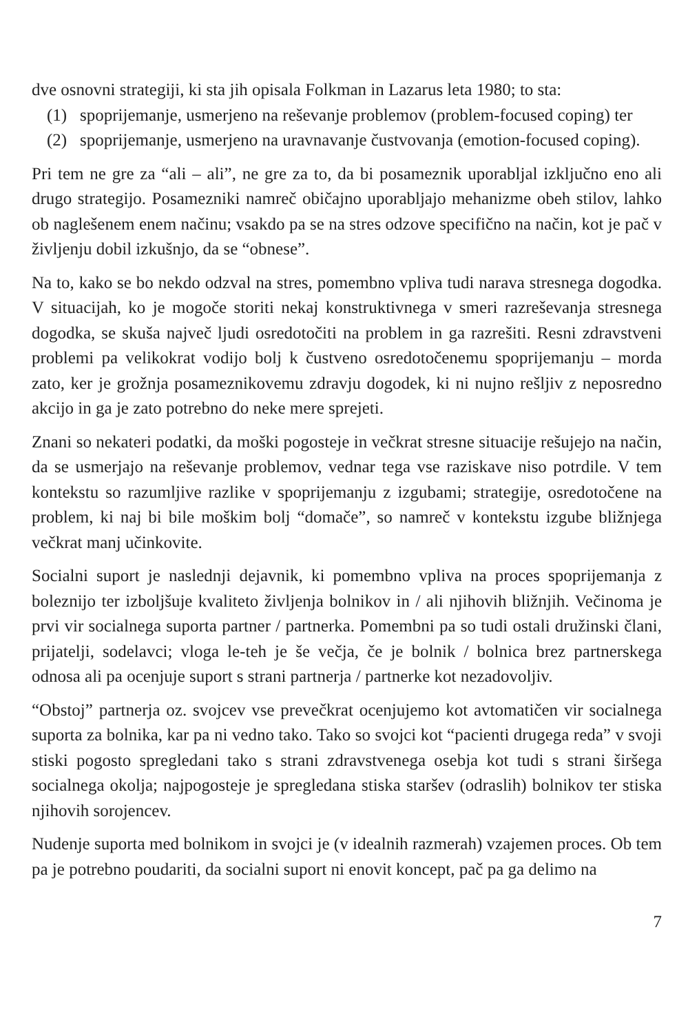dve osnovni strategiji, ki sta jih opisala Folkman in Lazarus leta 1980; to sta:
(1) spoprijemanje, usmerjeno na reševanje problemov (problem-focused coping) ter
(2) spoprijemanje, usmerjeno na uravnavanje čustvovanja (emotion-focused coping).
Pri tem ne gre za “ali – ali”, ne gre za to, da bi posameznik uporabljal izključno eno ali drugo strategijo. Posamezniki namreč običajno uporabljajo mehanizme obeh stilov, lahko ob naglešenem enem načinu; vsakdo pa se na stres odzove specifično na način, kot je pač v življenju dobil izkušnjo, da se “obnese”.
Na to, kako se bo nekdo odzval na stres, pomembno vpliva tudi narava stresnega dogodka. V situacijah, ko je mogoče storiti nekaj konstruktivnega v smeri razreševanja stresnega dogodka, se skuša največ ljudi osredotočiti na problem in ga razrešiti. Resni zdravstveni problemi pa velikokrat vodijo bolj k čustveno osredotočenemu spoprijemanju – morda zato, ker je grožnja posameznikovemu zdravju dogodek, ki ni nujno rešljiv z neposredno akcijo in ga je zato potrebno do neke mere sprejeti.
Znani so nekateri podatki, da moški pogosteje in večkrat stresne situacije rešujejo na način, da se usmerjajo na reševanje problemov, vednar tega vse raziskave niso potrdile. V tem kontekstu so razumljive razlike v spoprijemanju z izgubami; strategije, osredotočene na problem, ki naj bi bile moškim bolj “domače”, so namreč v kontekstu izgube bližnjega večkrat manj učinkovite.
Socialni suport je naslednji dejavnik, ki pomembno vpliva na proces spoprijemanja z boleznijo ter izboljšuje kvaliteto življenja bolnikov in / ali njihovih bližnjih. Večinoma je prvi vir socialnega suporta partner / partnerka. Pomembni pa so tudi ostali družinski člani, prijatelji, sodelavci; vloga le-teh je še večja, če je bolnik / bolnica brez partnerskega odnosa ali pa ocenjuje suport s strani partnerja / partnerke kot nezadovoljiv.
“Obstoj” partnerja oz. svojcev vse prevečkrat ocenjujemo kot avtomatičen vir socialnega suporta za bolnika, kar pa ni vedno tako. Tako so svojci kot “pacienti drugega reda” v svoji stiski pogosto spregledani tako s strani zdravstvenega osebja kot tudi s strani širšega socialnega okolja; najpogosteje je spregledana stiska staršev (odraslih) bolnikov ter stiska njihovih sorojencev.
Nudenje suporta med bolnikom in svojci je (v idealnih razmerah) vzajemen proces. Ob tem pa je potrebno poudariti, da socialni suport ni enovit koncept, pač pa ga delimo na
7